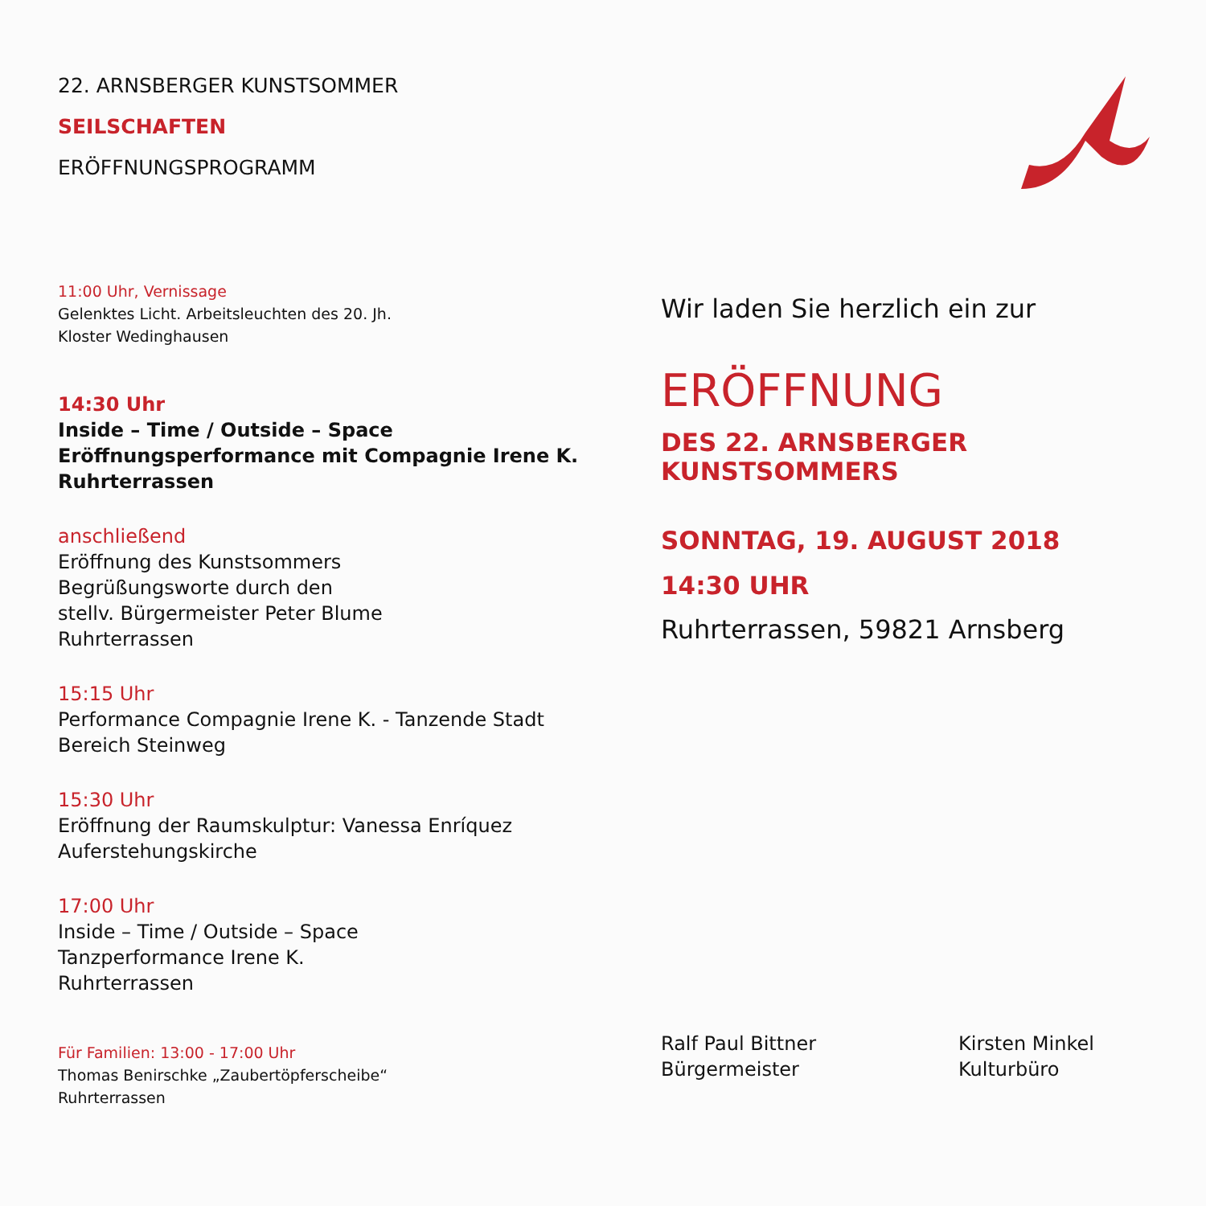22. ARNSBERGER KUNSTSOMMER
SEILSCHAFTEN
ERÖFFNUNGSPROGRAMM
11:00 Uhr, Vernissage
Gelenktes Licht. Arbeitsleuchten des 20. Jh.
Kloster Wedinghausen
14:30 Uhr
Inside – Time / Outside – Space
Eröffnungsperformance mit Compagnie Irene K.
Ruhrterrassen
anschließend
Eröffnung des Kunstsommers
Begrüßungsworte durch den
stellv. Bürgermeister Peter Blume
Ruhrterrassen
15:15 Uhr
Performance Compagnie Irene K. - Tanzende Stadt
Bereich Steinweg
15:30 Uhr
Eröffnung der Raumskulptur: Vanessa Enríquez
Auferstehungskirche
17:00 Uhr
Inside – Time / Outside – Space
Tanzperformance Irene K.
Ruhrterrassen
Für Familien: 13:00 - 17:00 Uhr
Thomas Benirschke „Zaubertöpferscheibe“
Ruhrterrassen
Wir laden Sie herzlich ein zur
ERÖFFNUNG
DES 22. ARNSBERGER KUNSTSOMMERS
SONNTAG, 19. AUGUST 2018
14:30 UHR
Ruhrterrassen, 59821 Arnsberg
Ralf Paul Bittner
Bürgermeister
Kirsten Minkel
Kulturbüro